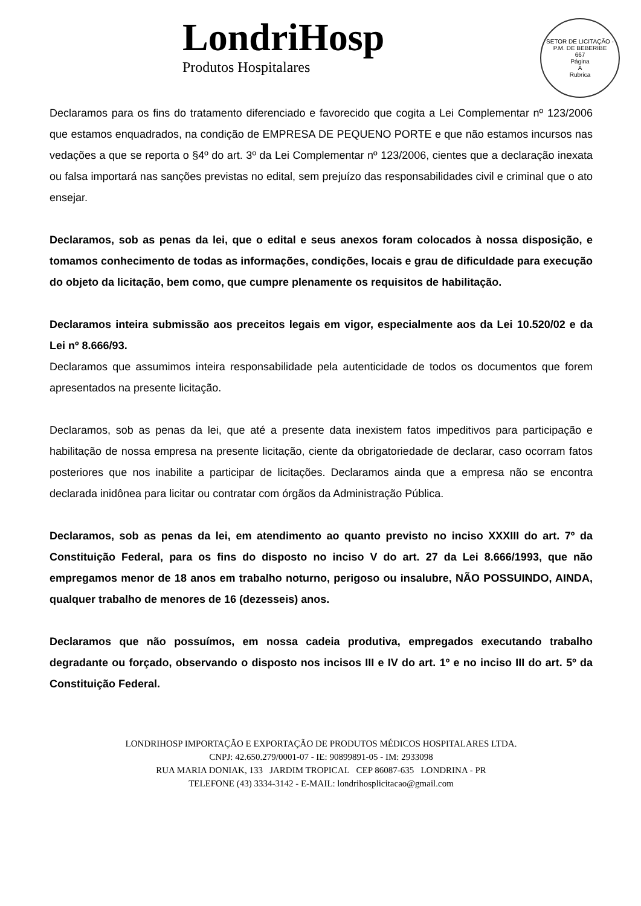LondriHosp
Produtos Hospitalares
SETOR DE LICITAÇÃO - P.M. DE BEBERIBE
667
Página
A
Rubrica
Declaramos para os fins do tratamento diferenciado e favorecido que cogita a Lei Complementar nº 123/2006 que estamos enquadrados, na condição de EMPRESA DE PEQUENO PORTE e que não estamos incursos nas vedações a que se reporta o §4º do art. 3º da Lei Complementar nº 123/2006, cientes que a declaração inexata ou falsa importará nas sanções previstas no edital, sem prejuízo das responsabilidades civil e criminal que o ato ensejar.
Declaramos, sob as penas da lei, que o edital e seus anexos foram colocados à nossa disposição, e tomamos conhecimento de todas as informações, condições, locais e grau de dificuldade para execução do objeto da licitação, bem como, que cumpre plenamente os requisitos de habilitação.
Declaramos inteira submissão aos preceitos legais em vigor, especialmente aos da Lei 10.520/02 e da Lei nº 8.666/93.
Declaramos que assumimos inteira responsabilidade pela autenticidade de todos os documentos que forem apresentados na presente licitação.
Declaramos, sob as penas da lei, que até a presente data inexistem fatos impeditivos para participação e habilitação de nossa empresa na presente licitação, ciente da obrigatoriedade de declarar, caso ocorram fatos posteriores que nos inabilite a participar de licitações. Declaramos ainda que a empresa não se encontra declarada inidônea para licitar ou contratar com órgãos da Administração Pública.
Declaramos, sob as penas da lei, em atendimento ao quanto previsto no inciso XXXIII do art. 7º da Constituição Federal, para os fins do disposto no inciso V do art. 27 da Lei 8.666/1993, que não empregamos menor de 18 anos em trabalho noturno, perigoso ou insalubre, NÃO POSSUINDO, AINDA, qualquer trabalho de menores de 16 (dezesseis) anos.
Declaramos que não possuímos, em nossa cadeia produtiva, empregados executando trabalho degradante ou forçado, observando o disposto nos incisos III e IV do art. 1º e no inciso III do art. 5º da Constituição Federal.
LONDRIHOSP IMPORTAÇÃO E EXPORTAÇÃO DE PRODUTOS MÉDICOS HOSPITALARES LTDA.
CNPJ: 42.650.279/0001-07 - IE: 90899891-05 - IM: 2933098
RUA MARIA DONIAK, 133 JARDIM TROPICAL CEP 86087-635 LONDRINA - PR
TELEFONE (43) 3334-3142 - E-MAIL: londrihosplicitacao@gmail.com